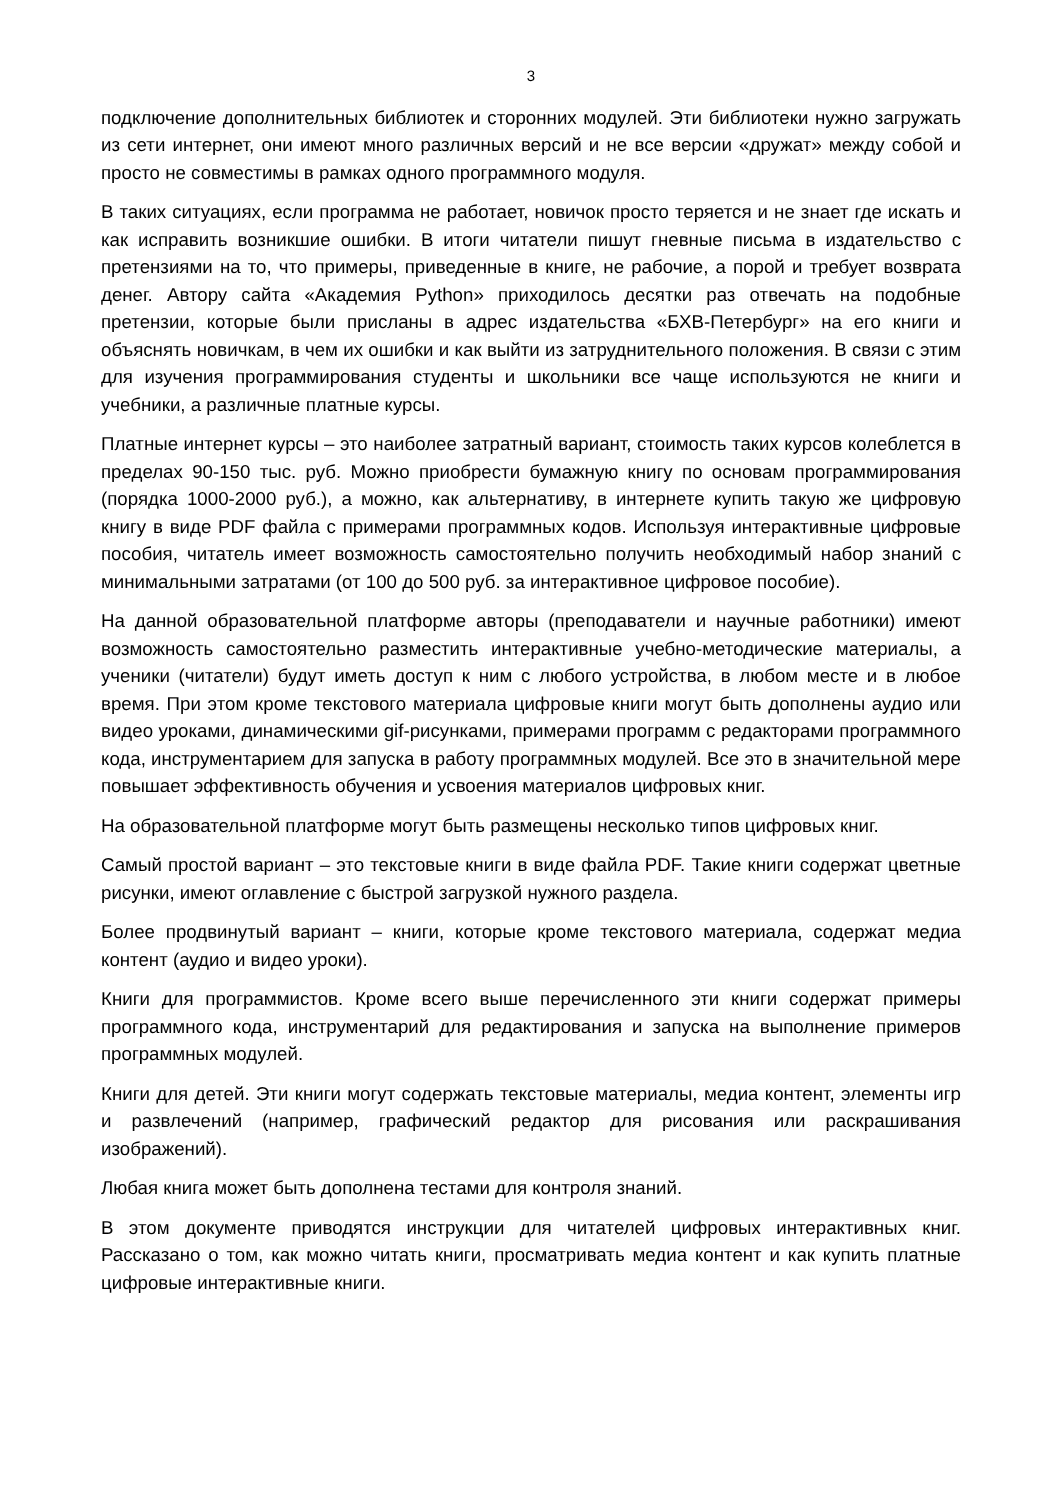3
подключение дополнительных библиотек и сторонних модулей. Эти библиотеки нужно загружать из сети интернет, они имеют много различных версий и не все версии «дружат» между собой и просто не совместимы в рамках одного программного модуля.
В таких ситуациях, если программа не работает, новичок просто теряется и не знает где искать и как исправить возникшие ошибки. В итоги читатели пишут гневные письма в издательство с претензиями на то, что примеры, приведенные в книге, не рабочие, а порой и требует возврата денег. Автору сайта «Академия Python» приходилось десятки раз отвечать на подобные претензии, которые были присланы в адрес издательства «БХВ-Петербург» на его книги и объяснять новичкам, в чем их ошибки и как выйти из затруднительного положения. В связи с этим для изучения программирования студенты и школьники все чаще используются не книги и учебники, а различные платные курсы.
Платные интернет курсы – это наиболее затратный вариант, стоимость таких курсов колеблется в пределах 90-150 тыс. руб. Можно приобрести бумажную книгу по основам программирования (порядка 1000-2000 руб.), а можно, как альтернативу, в интернете купить такую же цифровую книгу в виде PDF файла с примерами программных кодов. Используя интерактивные цифровые пособия, читатель имеет возможность самостоятельно получить необходимый набор знаний с минимальными затратами (от 100 до 500 руб. за интерактивное цифровое пособие).
На данной образовательной платформе авторы (преподаватели и научные работники) имеют возможность самостоятельно разместить интерактивные учебно-методические материалы, а ученики (читатели) будут иметь доступ к ним с любого устройства, в любом месте и в любое время. При этом кроме текстового материала цифровые книги могут быть дополнены аудио или видео уроками, динамическими gif-рисунками, примерами программ с редакторами программного кода, инструментарием для запуска в работу программных модулей. Все это в значительной мере повышает эффективность обучения и усвоения материалов цифровых книг.
На образовательной платформе могут быть размещены несколько типов цифровых книг.
Самый простой вариант – это текстовые книги в виде файла PDF. Такие книги содержат цветные рисунки, имеют оглавление с быстрой загрузкой нужного раздела.
Более продвинутый вариант – книги, которые кроме текстового материала, содержат медиа контент (аудио и видео уроки).
Книги для программистов. Кроме всего выше перечисленного эти книги содержат примеры программного кода, инструментарий для редактирования и запуска на выполнение примеров программных модулей.
Книги для детей. Эти книги могут содержать текстовые материалы, медиа контент, элементы игр и развлечений (например, графический редактор для рисования или раскрашивания изображений).
Любая книга может быть дополнена тестами для контроля знаний.
В этом документе приводятся инструкции для читателей цифровых интерактивных книг. Рассказано о том, как можно читать книги, просматривать медиа контент и как купить платные цифровые интерактивные книги.